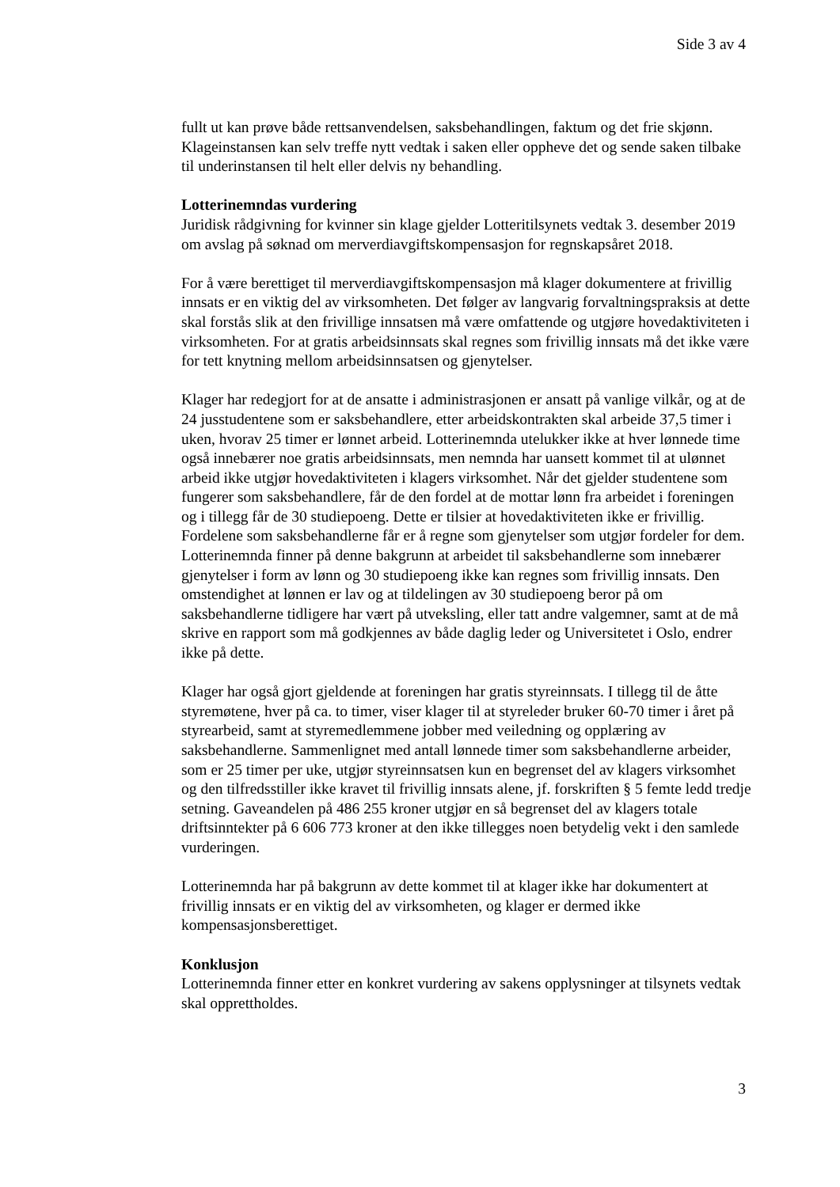Side 3 av 4
fullt ut kan prøve både rettsanvendelsen, saksbehandlingen, faktum og det frie skjønn. Klageinstansen kan selv treffe nytt vedtak i saken eller oppheve det og sende saken tilbake til underinstansen til helt eller delvis ny behandling.
Lotterinemndas vurdering
Juridisk rådgivning for kvinner sin klage gjelder Lotteritilsynets vedtak 3. desember 2019 om avslag på søknad om merverdiavgiftskompensasjon for regnskapsåret 2018.
For å være berettiget til merverdiavgiftskompensasjon må klager dokumentere at frivillig innsats er en viktig del av virksomheten. Det følger av langvarig forvaltningspraksis at dette skal forstås slik at den frivillige innsatsen må være omfattende og utgjøre hovedaktiviteten i virksomheten. For at gratis arbeidsinnsats skal regnes som frivillig innsats må det ikke være for tett knytning mellom arbeidsinnsatsen og gjenytelser.
Klager har redegjort for at de ansatte i administrasjonen er ansatt på vanlige vilkår, og at de 24 jusstudentene som er saksbehandlere, etter arbeidskontrakten skal arbeide 37,5 timer i uken, hvorav 25 timer er lønnet arbeid. Lotterinemnda utelukker ikke at hver lønnede time også innebærer noe gratis arbeidsinnsats, men nemnda har uansett kommet til at ulønnet arbeid ikke utgjør hovedaktiviteten i klagers virksomhet. Når det gjelder studentene som fungerer som saksbehandlere, får de den fordel at de mottar lønn fra arbeidet i foreningen og i tillegg får de 30 studiepoeng. Dette er tilsier at hovedaktiviteten ikke er frivillig. Fordelene som saksbehandlerne får er å regne som gjenytelser som utgjør fordeler for dem. Lotterinemnda finner på denne bakgrunn at arbeidet til saksbehandlerne som innebærer gjenytelser i form av lønn og 30 studiepoeng ikke kan regnes som frivillig innsats. Den omstendighet at lønnen er lav og at tildelingen av 30 studiepoeng beror på om saksbehandlerne tidligere har vært på utveksling, eller tatt andre valgemner, samt at de må skrive en rapport som må godkjennes av både daglig leder og Universitetet i Oslo, endrer ikke på dette.
Klager har også gjort gjeldende at foreningen har gratis styreinnsats. I tillegg til de åtte styremøtene, hver på ca. to timer, viser klager til at styreleder bruker 60-70 timer i året på styrearbeid, samt at styremedlemmene jobber med veiledning og opplæring av saksbehandlerne. Sammenlignet med antall lønnede timer som saksbehandlerne arbeider, som er 25 timer per uke, utgjør styreinnsatsen kun en begrenset del av klagers virksomhet og den tilfredsstiller ikke kravet til frivillig innsats alene, jf. forskriften § 5 femte ledd tredje setning. Gaveandelen på 486 255 kroner utgjør en så begrenset del av klagers totale driftsinntekter på 6 606 773 kroner at den ikke tillegges noen betydelig vekt i den samlede vurderingen.
Lotterinemnda har på bakgrunn av dette kommet til at klager ikke har dokumentert at frivillig innsats er en viktig del av virksomheten, og klager er dermed ikke kompensasjonsberettiget.
Konklusjon
Lotterinemnda finner etter en konkret vurdering av sakens opplysninger at tilsynets vedtak skal opprettholdes.
3